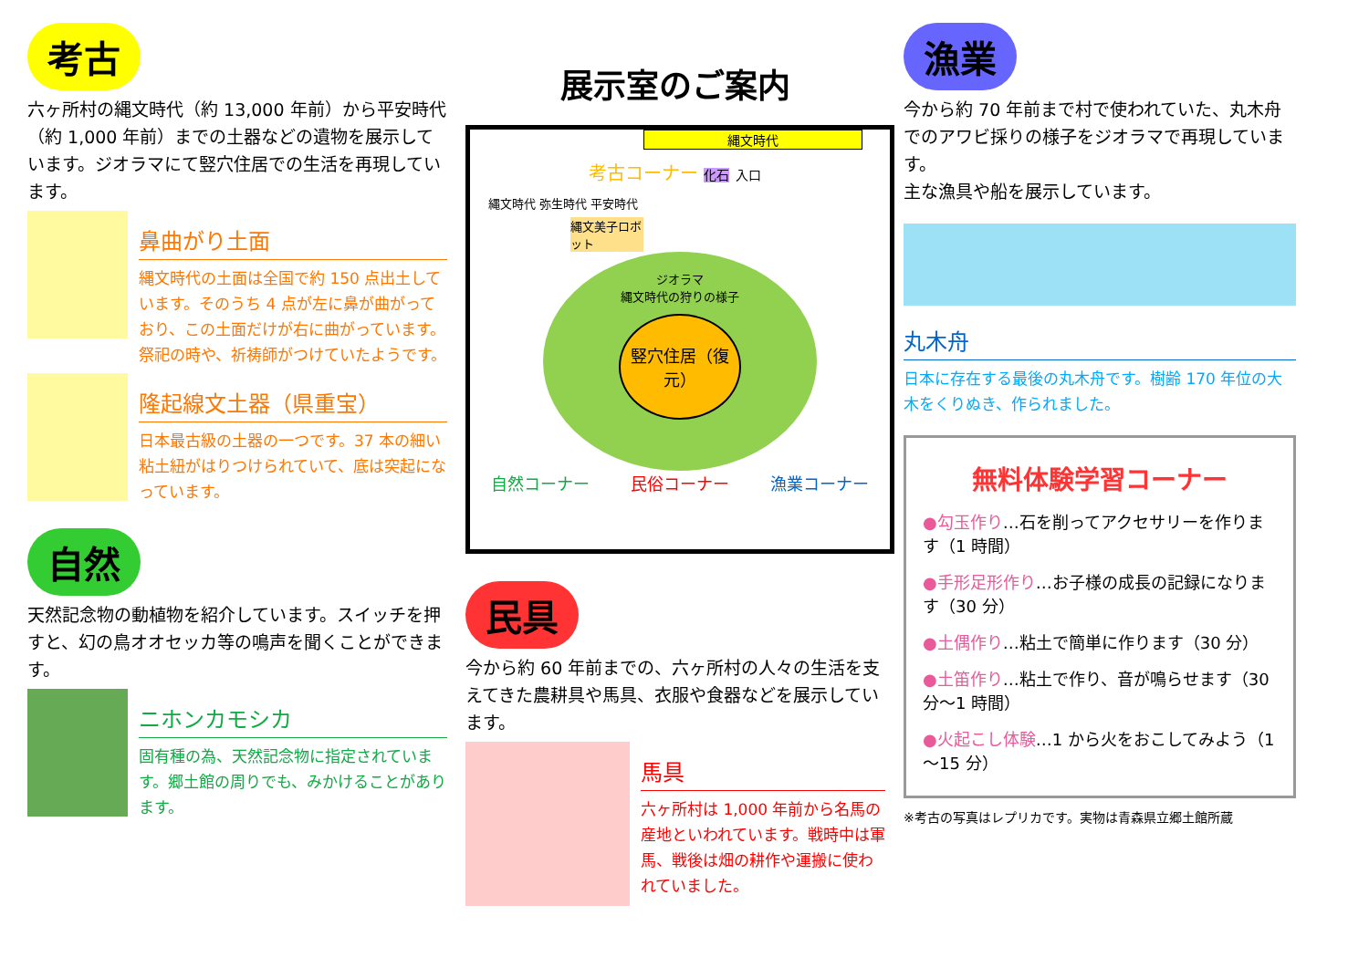考古
六ヶ所村の縄文時代（約 13,000 年前）から平安時代（約 1,000 年前）までの土器などの遺物を展示しています。ジオラマにて竪穴住居での生活を再現しています。
鼻曲がり土面
縄文時代の土面は全国で約 150 点出土しています。そのうち 4 点が左に鼻が曲がっており、この土面だけが右に曲がっています。祭祀の時や、祈祷師がつけていたようです。
隆起線文土器（県重宝）
日本最古級の土器の一つです。37 本の細い粘土紐がはりつけられていて、底は突起になっています。
自然
天然記念物の動植物を紹介しています。スイッチを押すと、幻の鳥オオセッカ等の鳴声を聞くことができます。
ニホンカモシカ
固有種の為、天然記念物に指定されています。郷土館の周りでも、みかけることがあります。
展示室のご案内
縄文時代
考古コーナー 化石 入口
縄文時代 弥生時代 平安時代
縄文美子ロボット
ジオラマ
縄文時代の狩りの様子
竪穴住居（復元）
自然コーナー 民俗コーナー 漁業コーナー
民具
今から約 60 年前までの、六ヶ所村の人々の生活を支えてきた農耕具や馬具、衣服や食器などを展示しています。
馬具
六ヶ所村は 1,000 年前から名馬の産地といわれています。戦時中は軍馬、戦後は畑の耕作や運搬に使われていました。
漁業
今から約 70 年前まで村で使われていた、丸木舟でのアワビ採りの様子をジオラマで再現しています。
主な漁具や船を展示しています。
丸木舟
日本に存在する最後の丸木舟です。樹齢 170 年位の大木をくりぬき、作られました。
無料体験学習コーナー
●勾玉作り…石を削ってアクセサリーを作ります（1 時間）
●手形足形作り…お子様の成長の記録になります（30 分）
●土偶作り…粘土で簡単に作ります（30 分）
●土笛作り…粘土で作り、音が鳴らせます（30 分～1 時間）
●火起こし体験…1 から火をおこしてみよう（1～15 分）
※考古の写真はレプリカです。実物は青森県立郷土館所蔵